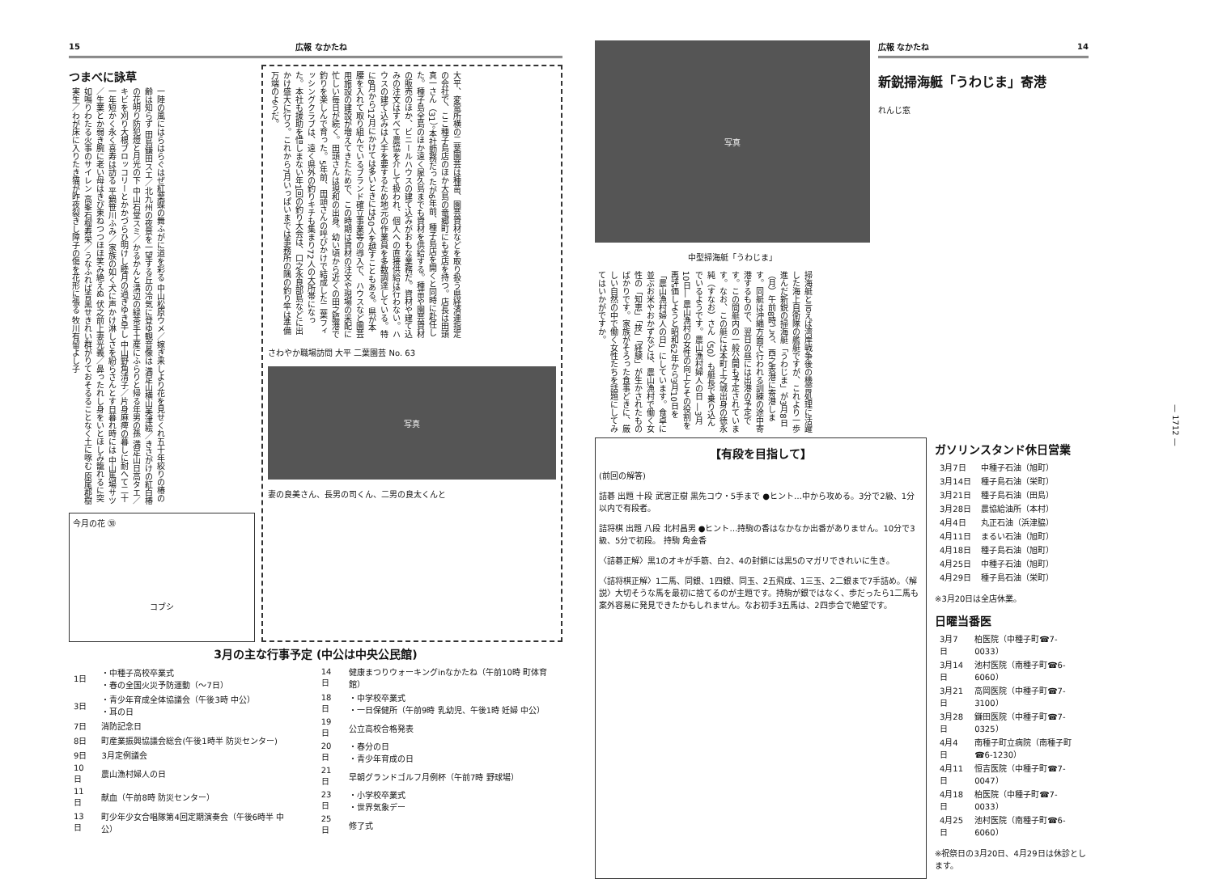15 広報 なかたね
つまべに詠草
一陣の風にはらはらぐはぜ紅葉蝶の舞ふがに道を彩る 中山松原ウメ／嫁ぎ来しより花を見せくれ五十年絞りの椿の齢は知らず 田島鎌田スエ／北九州の夜景を一望する丘の冷気に登ゆ観音像は 満足山横山美津絵／きさがけの紅白椿の花明り防犯燈と月光の下 中山石堂スミ／かるかんと溝辺の緑茶手土産にふらりと帰る年男の孫 満足山日高タエ／キビを刈り大根ブロッコリーとかかづらひ明けし睦月の過ぎゆき早し 中山野角清子／片身麻痺の暮しに耐へて二十一年短かく永く喜寿は訪る 平鍋笹川ふみ／家族の如く犬に声かけ淋しさを紛らさんとす日暮れ時には 中山馬場サツ／生業とか弱き腕に老い母はきび束ねつつほほ笑み絶えぬ 伏之前上妻光義／鼻ったれし身をいとほしみ籠れるに突如鳴りわたる火事のサイレン 高峯石榴寿栄／うなふれば青黒せきれい群がりておそるることなく土に啄む 原尾郡樹実生／わが床に入りたき猫が昨夜裂きし障子の傷を花形に張る 牧川有留よし子
今月の花 ㉚
コブシ
大平、変電所横の二葉園芸は種苗、園芸資材などを取り扱う県経済連指定の会社で、ここ種子島店のほか大島の竜郷町にも支店を持つ。店長は田頭真一さん（31）。本社勤務だったが6年前、種子島店を開くと同時に赴任した。種子島全島のほか遠く屋久島までも資材を供給する。種苗や園芸資材の販売のほか、ビニールハウスの建て込みがおもな業務だ。資材や建て込みの注文はすべて農協を介して扱われ、個人への直接供給は行わない。ハウスの建て込みは人手を要するため地元の作業員を多数調達している。特に8月から12月にかけては多いときには50人を越すこともある。県が本腰を入れて取り組んでいるブランド確立事業等の導入で、ハウスなど園芸用施設の建設が増えてきたためで、この時期は資材の注文や現場の采配に忙しい毎日が続く。田頭さんは現和の出身。幼い頃から近くの田之脇港で釣りを楽しんで育った。5年前、田頭さんの呼びかけで結成した二葉フィッシングクラブは、遠く県外の釣りキチも集まり72人の大所帯になった。本社も援助を惜しまない年1回の釣り大会は、口之永良部島などに出かけ盛大に行う。これから7月いっぱいまでは事務所の隅の釣り竿は準備万端のようだ。
さわやか職場訪問 大平 二葉園芸 No. 63
写真
妻の良美さん、長男の司くん、二男の良太くんと
3月の主な行事予定 (中公は中央公民館)
| 1日 | ・中種子高校卒業式 ・春の全国火災予防運動（～7日） |
| 3日 | ・青少年育成全体協議会（午後3時 中公） ・耳の日 |
| 7日 | 消防記念日 |
| 8日 | 町産業振興協議会総会(午後1時半 防災センター) |
| 9日 | 3月定例議会 |
| 10日 | 農山漁村婦人の日 |
| 11日 | 献血（午前8時 防災センター） |
| 13日 | 町少年少女合唱隊第4回定期演奏会（午後6時半 中公） |
| 14日 | 健康まつりウォーキングinなかたね（午前10時 町体育館） |
| 18日 | ・中学校卒業式 ・一日保健所（午前9時 乳幼児、午後1時 妊婦 中公） |
| 19日 | 公立高校合格発表 |
| 20日 | ・春分の日 ・青少年育成の日 |
| 21日 | 早朝グランドゴルフ月例杯（午前7時 野球場） |
| 23日 | ・小学校卒業式 ・世界気象デー |
| 25日 | 修了式 |
写真
中型掃海艇「うわじま」
広報 なかたね 14
新鋭掃海艇「うわじま」寄港
れんじ窓
掃海艇と言えば湾岸戦争後の機雷処理に活躍した海上自衛隊の艦艇ですが、これより一歩進んだ新鋭の掃海艇「うわじま」が3月8日（月）午前8時ごろ、西之表港に寄港します。同艇は沖縄方面で行われる訓練の途中寄港するもので、翌日の昼には出港の予定です。この間艇内の一般公開も予定されています。なお、この艇には本町上之城出身の徳永純（すなお）さん（50）も艇長で乗り込んでいるようです。農山漁村婦人の日 ―3月10日― 農山漁村の女性の向上とその役割を再評価しようと昭和62年から3月10日を「農山漁村婦人の日」にしています。食卓に並ぶお米やおかずなどは、農山漁村で働く女性の「知恵」「技」「経験」が生かされたものばかりです。家族がそろった食事どきに、厳しい自然の中で働く女性たちを話題にしてみてはいかがですか。
【有段を目指して】
(前回の解答)
詰碁 出題 十段 武宮正樹 黒先コウ・5手まで ●ヒント…中から攻める。3分で2級、1分以内で有段者。
詰将棋 出題 八段 北村昌男 ●ヒント…持駒の香はなかなか出番がありません。10分で3級、5分で初段。 持駒 角金香
〈詰碁正解〉黒1のオキが手筋、白2、4の封鎖には黒5のマガリできれいに生き。
〈詰将棋正解〉1二馬、同銀、1四銀、同玉、2五飛成、1三玉、2二銀まで7手詰め。〈解説〉大切そうな馬を最初に捨てるのが主題です。持駒が銀ではなく、歩だったら1二馬も案外容易に発見できたかもしれません。なお初手3五馬は、2四歩合で絶望です。
ガソリンスタンド休日営業
| 3月7日 | 中種子石油（旭町） |
| 3月14日 | 種子島石油（栄町） |
| 3月21日 | 種子島石油（田島） |
| 3月28日 | 農協給油所（本村） |
| 4月4日 | 丸正石油（浜津脇） |
| 4月11日 | まるい石油（旭町） |
| 4月18日 | 種子島石油（旭町） |
| 4月25日 | 中種子石油（旭町） |
| 4月29日 | 種子島石油（栄町） |
※3月20日は全店休業。
日曜当番医
| 3月7日 | 柏医院（中種子町☎7-0033） |
| 3月14日 | 池村医院（南種子町☎6-6060） |
| 3月21日 | 高岡医院（中種子町☎7-3100） |
| 3月28日 | 鎌田医院（中種子町☎7-0325） |
| 4月4日 | 南種子町立病院（南種子町☎6-1230） |
| 4月11日 | 恒吉医院（中種子町☎7-0047） |
| 4月18日 | 柏医院（中種子町☎7-0033） |
| 4月25日 | 池村医院（南種子町☎6-6060） |
※祝祭日の3月20日、4月29日は休診とします。
— 1712 —